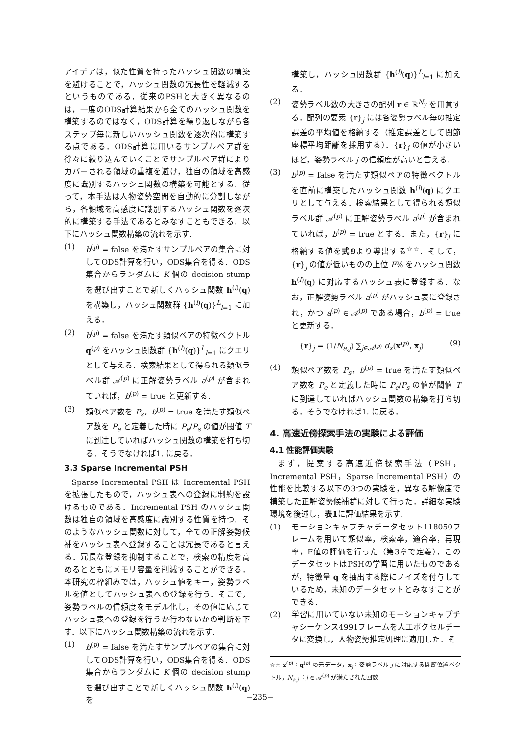アイデアは，似た性質を持ったハッシュ関数の構築を避けることで，ハッシュ関数の冗長性を軽減するというものである．従来のPSHと大きく異なるのは，一度のODS計算結果から全てのハッシュ関数を構築するのではなく，ODS計算を繰り返しながら各ステップ毎に新しいハッシュ関数を逐次的に構築する点である．ODS計算に用いるサンプルペア群を徐々に絞り込んでいくことでサンプルペア群によりカバーされる領域の重複を避け，独自の領域を高感度に識別するハッシュ関数の構築を可能とする．従って，本手法は人物姿勢空間を自動的に分割しながら，各領域を高感度に識別するハッシュ関数を逐次的に構築する手法であるとみなすこともできる．以下にハッシュ関数構築の流れを示す．
(1) b<sup>(p)</sup> = false を満たすサンプルペアの集合に対してODS計算を行い，ODS集合を得る．ODS集合からランダムに K 個の decision stump を選び出すことで新しくハッシュ関数 h<sup>(l)</sup>(q) を構築し，ハッシュ関数群 {h<sup>(l)</sup>(q)}<sup>L</sup><sub>l=1</sub> に加える．
(2) b<sup>(p)</sup> = false を満たす類似ペアの特徴ベクトル q<sup>(p)</sup> をハッシュ関数群 {h<sup>(l)</sup>(q)}<sup>L</sup><sub>l=1</sub> にクエリとして与える．検索結果として得られる類似ラベル群 𝒜<sup>(p)</sup> に正解姿勢ラベル a<sup>(p)</sup> が含まれていれば，b<sup>(p)</sup> = true と更新する．
(3) 類似ペア数を P<sub>s</sub>，b<sup>(p)</sup> = true を満たす類似ペア数を P<sub>e</sub> と定義した時に P<sub>e</sub>/P<sub>s</sub> の値が閾値 T に到達していればハッシュ関数の構築を打ち切る．そうでなければ1. に戻る．
3.3 Sparse Incremental PSH
Sparse Incremental PSH は Incremental PSH を拡張したもので，ハッシュ表への登録に制約を設けるものである．Incremental PSH のハッシュ関数は独自の領域を高感度に識別する性質を持つ．そのようなハッシュ関数に対して，全ての正解姿勢候補をハッシュ表へ登録することは冗長であると言える．冗長な登録を抑制することで，検索の精度を高めるとともにメモリ容量を削減することができる．本研究の枠組みでは，ハッシュ値をキー，姿勢ラベルを値としてハッシュ表への登録を行う．そこで，姿勢ラベルの信頼度をモデル化し，その値に応じてハッシュ表への登録を行うか行わないかの判断を下す．以下にハッシュ関数構築の流れを示す．
(1) b<sup>(p)</sup> = false を満たすサンプルペアの集合に対してODS計算を行い，ODS集合を得る．ODS集合からランダムに K 個の decision stump を選び出すことで新しくハッシュ関数 h<sup>(l)</sup>(q) を
構築し，ハッシュ関数群 {h<sup>(l)</sup>(q)}<sup>L</sup><sub>l=1</sub> に加える．
(2) 姿勢ラベル数の大きさの配列 r ∈ ℝ<sup>N<sub>y</sub></sup> を用意する．配列の要素 {r}<sub>j</sub> には各姿勢ラベル毎の推定誤差の平均値を格納する（推定誤差として関節座標平均距離を採用する）．{r}<sub>j</sub> の値が小さいほど，姿勢ラベル j の信頼度が高いと言える．
(3) b<sup>(p)</sup> = false を満たす類似ペアの特徴ベクトルを直前に構築したハッシュ関数 h<sup>(l)</sup>(q) にクエリとして与える．検索結果として得られる類似ラベル群 𝒜<sup>(p)</sup> に正解姿勢ラベル a<sup>(p)</sup> が含まれていれば，b<sup>(p)</sup> = true とする．また，{r}<sub>j</sub> に格納する値を式9より導出する<sup>☆☆</sup>．そして，{r}<sub>j</sub> の値が低いものの上位 F% をハッシュ関数 h<sup>(l)</sup>(q) に対応するハッシュ表に登録する．なお，正解姿勢ラベル a<sup>(p)</sup> がハッシュ表に登録され，かつ a<sup>(p)</sup> ∈ 𝒜<sup>(p)</sup> である場合，b<sup>(p)</sup> = true と更新する．
{r}<sub>j</sub> = (1/N<sub>a,j</sub>) ∑<sub>j∈𝒜<sup>(p)</sup></sub> d<sub>x</sub>(x<sup>(p)</sup>, x<sub>j</sub>) (9)
(4) 類似ペア数を P<sub>s</sub>，b<sup>(p)</sup> = true を満たす類似ペア数を P<sub>e</sub> と定義した時に P<sub>e</sub>/P<sub>s</sub> の値が閾値 T に到達していればハッシュ関数の構築を打ち切る．そうでなければ1. に戻る．
4. 高速近傍探索手法の実験による評価
4.1 性能評価実験
まず，提案する高速近傍探索手法（PSH，Incremental PSH，Sparse Incremental PSH）の性能を比較する以下の3つの実験を，異なる解像度で構築した正解姿勢候補群に対して行った．詳細な実験環境を後述し，表1に評価結果を示す．
(1) モーションキャプチャデータセット118050フレームを用いて類似率，検索率，適合率，再現率，F値の評価を行った（第3章で定義）．このデータセットはPSHの学習に用いたものであるが，特徴量 q を抽出する際にノイズを付与しているため，未知のデータセットとみなすことができる．
(2) 学習に用いていない未知のモーションキャプチャシーケンス4991フレームを人工ボクセルデータに変換し，人物姿勢推定処理に適用した．そ
☆☆ x<sup>(p)</sup>：q<sup>(p)</sup> の元データ，x<sub>j</sub>：姿勢ラベル j に対応する関節位置ベクトル，N<sub>a,j</sub> ：j ∈ 𝒜<sup>(p)</sup> が満たされた回数
−235−